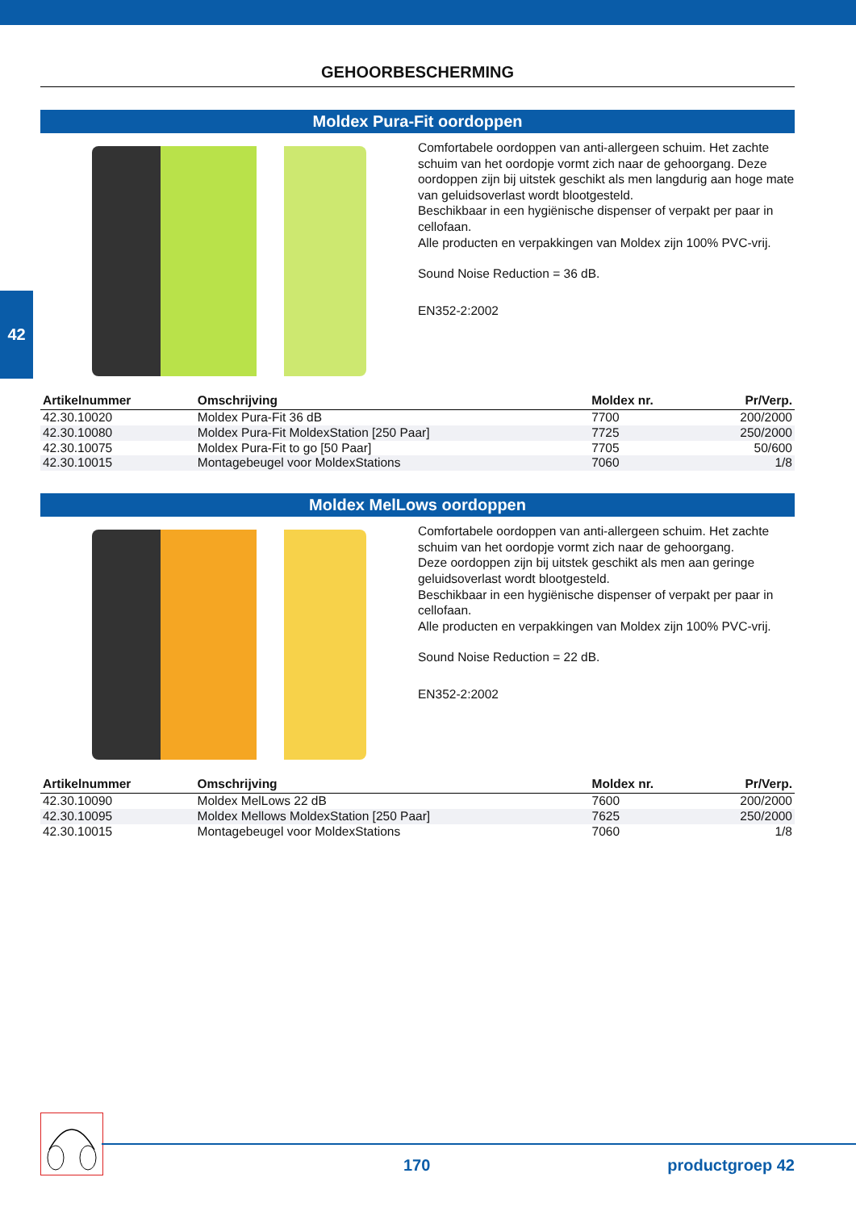42
GEHOORBESCHERMING
Moldex Pura-Fit oordoppen
Comfortabele oordoppen van anti-allergeen schuim. Het zachte schuim van het oordopje vormt zich naar de gehoorgang. Deze oordoppen zijn bij uitstek geschikt als men langdurig aan hoge mate van geluidsoverlast wordt blootgesteld.
Beschikbaar in een hygiënische dispenser of verpakt per paar in cellofaan.
Alle producten en verpakkingen van Moldex zijn 100% PVC-vrij.
Sound Noise Reduction = 36 dB.
EN352-2:2002
| Artikelnummer | Omschrijving | Moldex nr. | Pr/Verp. |
| --- | --- | --- | --- |
| 42.30.10020 | Moldex Pura-Fit 36 dB | 7700 | 200/2000 |
| 42.30.10080 | Moldex Pura-Fit MoldexStation [250 Paar] | 7725 | 250/2000 |
| 42.30.10075 | Moldex Pura-Fit to go [50 Paar] | 7705 | 50/600 |
| 42.30.10015 | Montagebeugel voor MoldexStations | 7060 | 1/8 |
Moldex MelLows oordoppen
Comfortabele oordoppen van anti-allergeen schuim. Het zachte schuim van het oordopje vormt zich naar de gehoorgang.
Deze oordoppen zijn bij uitstek geschikt als men aan geringe geluidsoverlast wordt blootgesteld.
Beschikbaar in een hygiënische dispenser of verpakt per paar in cellofaan.
Alle producten en verpakkingen van Moldex zijn 100% PVC-vrij.
Sound Noise Reduction = 22 dB.
EN352-2:2002
| Artikelnummer | Omschrijving | Moldex nr. | Pr/Verp. |
| --- | --- | --- | --- |
| 42.30.10090 | Moldex MelLows 22 dB | 7600 | 200/2000 |
| 42.30.10095 | Moldex Mellows MoldexStation [250 Paar] | 7625 | 250/2000 |
| 42.30.10015 | Montagebeugel voor MoldexStations | 7060 | 1/8 |
170 productgroep 42